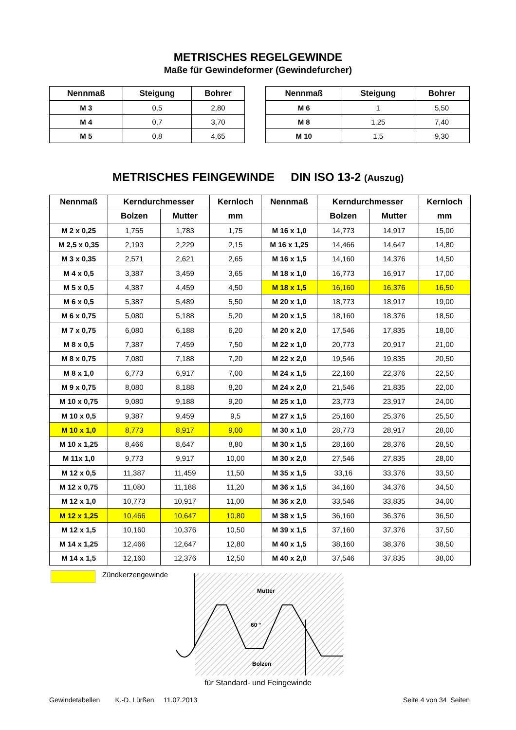METRISCHES REGELGEWINDE
Maße für Gewindeformer (Gewindefurcher)
| Nennmaß | Steigung | Bohrer |
| --- | --- | --- |
| M 3 | 0,5 | 2,80 |
| M 4 | 0,7 | 3,70 |
| M 5 | 0,8 | 4,65 |
| Nennmaß | Steigung | Bohrer |
| --- | --- | --- |
| M 6 | 1 | 5,50 |
| M 8 | 1,25 | 7,40 |
| M 10 | 1,5 | 9,30 |
METRISCHES FEINGEWINDE DIN ISO 13-2 (Auszug)
| Nennmaß | Kerndurchmesser | | Kernloch | Nennmaß | Kerndurchmesser | | Kernloch |
| --- | --- | --- | --- | --- | --- | --- | --- |
| | Bolzen | Mutter | mm | | Bolzen | Mutter | mm |
| M 2 x 0,25 | 1,755 | 1,783 | 1,75 | M 16 x 1,0 | 14,773 | 14,917 | 15,00 |
| M 2,5 x 0,35 | 2,193 | 2,229 | 2,15 | M 16 x 1,25 | 14,466 | 14,647 | 14,80 |
| M 3 x 0,35 | 2,571 | 2,621 | 2,65 | M 16 x 1,5 | 14,160 | 14,376 | 14,50 |
| M 4 x 0,5 | 3,387 | 3,459 | 3,65 | M 18 x 1,0 | 16,773 | 16,917 | 17,00 |
| M 5 x 0,5 | 4,387 | 4,459 | 4,50 | M 18 x 1,5 | 16,160 | 16,376 | 16,50 |
| M 6 x 0,5 | 5,387 | 5,489 | 5,50 | M 20 x 1,0 | 18,773 | 18,917 | 19,00 |
| M 6 x 0,75 | 5,080 | 5,188 | 5,20 | M 20 x 1,5 | 18,160 | 18,376 | 18,50 |
| M 7 x 0,75 | 6,080 | 6,188 | 6,20 | M 20 x 2,0 | 17,546 | 17,835 | 18,00 |
| M 8 x 0,5 | 7,387 | 7,459 | 7,50 | M 22 x 1,0 | 20,773 | 20,917 | 21,00 |
| M 8 x 0,75 | 7,080 | 7,188 | 7,20 | M 22 x 2,0 | 19,546 | 19,835 | 20,50 |
| M 8 x 1,0 | 6,773 | 6,917 | 7,00 | M 24 x 1,5 | 22,160 | 22,376 | 22,50 |
| M 9 x 0,75 | 8,080 | 8,188 | 8,20 | M 24 x 2,0 | 21,546 | 21,835 | 22,00 |
| M 10 x 0,75 | 9,080 | 9,188 | 9,20 | M 25 x 1,0 | 23,773 | 23,917 | 24,00 |
| M 10 x 0,5 | 9,387 | 9,459 | 9,5 | M 27 x 1,5 | 25,160 | 25,376 | 25,50 |
| M 10 x 1,0 | 8,773 | 8,917 | 9,00 | M 30 x 1,0 | 28,773 | 28,917 | 28,00 |
| M 10 x 1,25 | 8,466 | 8,647 | 8,80 | M 30 x 1,5 | 28,160 | 28,376 | 28,50 |
| M 11x 1,0 | 9,773 | 9,917 | 10,00 | M 30 x 2,0 | 27,546 | 27,835 | 28,00 |
| M 12 x 0,5 | 11,387 | 11,459 | 11,50 | M 35 x 1,5 | 33,16 | 33,376 | 33,50 |
| M 12 x 0,75 | 11,080 | 11,188 | 11,20 | M 36 x 1,5 | 34,160 | 34,376 | 34,50 |
| M 12 x 1,0 | 10,773 | 10,917 | 11,00 | M 36 x 2,0 | 33,546 | 33,835 | 34,00 |
| M 12 x 1,25 | 10,466 | 10,647 | 10,80 | M 38 x 1,5 | 36,160 | 36,376 | 36,50 |
| M 12 x 1,5 | 10,160 | 10,376 | 10,50 | M 39 x 1,5 | 37,160 | 37,376 | 37,50 |
| M 14 x 1,25 | 12,466 | 12,647 | 12,80 | M 40 x 1,5 | 38,160 | 38,376 | 38,50 |
| M 14 x 1,5 | 12,160 | 12,376 | 12,50 | M 40 x 2,0 | 37,546 | 37,835 | 38,00 |
Zündkerzengewinde
Mutter
60 °
Bolzen
für Standard- und Feingewinde
Gewindetabellen K.-D. Lürßen 11.07.2013 Seite 4 von 34 Seiten